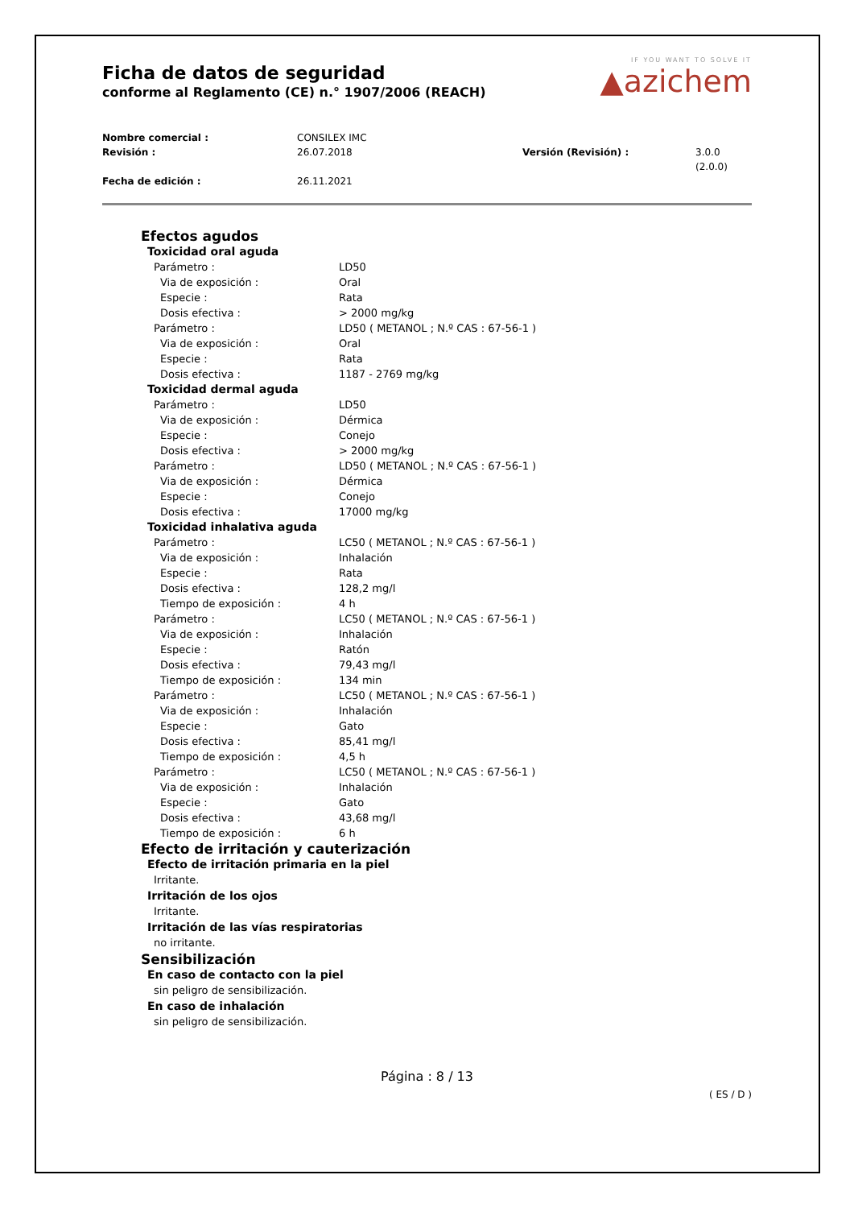IF YOU WANT TO SOLVE IT
▲azichem
Ficha de datos de seguridad
conforme al Reglamento (CE) n.° 1907/2006 (REACH)
Nombre comercial : CONSILEX IMC Revisión : 26.07.2018 Versión (Revisión) : 3.0.0 (2.0.0) Fecha de edición : 26.11.2021
Efectos agudos
Toxicidad oral aguda
Parámetro : LD50
Via de exposición : Oral
Especie : Rata
Dosis efectiva : > 2000 mg/kg
Parámetro : LD50 ( METANOL ; N.º CAS : 67-56-1 )
Via de exposición : Oral
Especie : Rata
Dosis efectiva : 1187 - 2769 mg/kg
Toxicidad dermal aguda
Parámetro : LD50
Via de exposición : Dérmica
Especie : Conejo
Dosis efectiva : > 2000 mg/kg
Parámetro : LD50 ( METANOL ; N.º CAS : 67-56-1 )
Via de exposición : Dérmica
Especie : Conejo
Dosis efectiva : 17000 mg/kg
Toxicidad inhalativa aguda
Parámetro : LC50 ( METANOL ; N.º CAS : 67-56-1 )
Via de exposición : Inhalación
Especie : Rata
Dosis efectiva : 128,2 mg/l
Tiempo de exposición : 4 h
Parámetro : LC50 ( METANOL ; N.º CAS : 67-56-1 )
Via de exposición : Inhalación
Especie : Ratón
Dosis efectiva : 79,43 mg/l
Tiempo de exposición : 134 min
Parámetro : LC50 ( METANOL ; N.º CAS : 67-56-1 )
Via de exposición : Inhalación
Especie : Gato
Dosis efectiva : 85,41 mg/l
Tiempo de exposición : 4,5 h
Parámetro : LC50 ( METANOL ; N.º CAS : 67-56-1 )
Via de exposición : Inhalación
Especie : Gato
Dosis efectiva : 43,68 mg/l
Tiempo de exposición : 6 h
Efecto de irritación y cauterización
Efecto de irritación primaria en la piel
Irritante.
Irritación de los ojos
Irritante.
Irritación de las vías respiratorias
no irritante.
Sensibilización
En caso de contacto con la piel
sin peligro de sensibilización.
En caso de inhalación
sin peligro de sensibilización.
Página : 8 / 13
( ES / D )